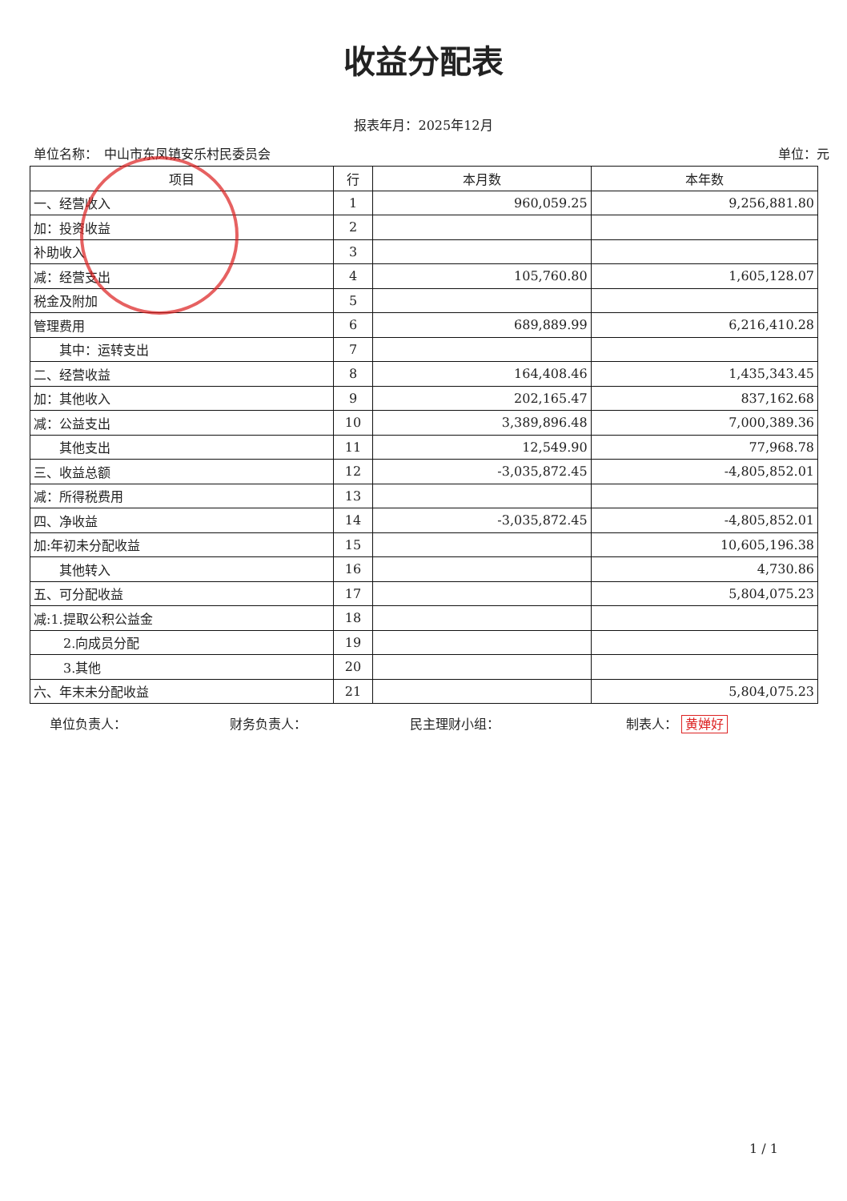收益分配表
报表年月：2025年12月
单位名称：　中山市东凤镇安乐村民委员会 单位：元
| 项目 | 行 | 本月数 | 本年数 |
| --- | --- | --- | --- |
| 一、经营收入 | 1 | 960,059.25 | 9,256,881.80 |
| 加：投资收益 | 2 | | |
| 补助收入 | 3 | | |
| 减：经营支出 | 4 | 105,760.80 | 1,605,128.07 |
| 税金及附加 | 5 | | |
| 管理费用 | 6 | 689,889.99 | 6,216,410.28 |
| 其中：运转支出 | 7 | | |
| 二、经营收益 | 8 | 164,408.46 | 1,435,343.45 |
| 加：其他收入 | 9 | 202,165.47 | 837,162.68 |
| 减：公益支出 | 10 | 3,389,896.48 | 7,000,389.36 |
| 其他支出 | 11 | 12,549.90 | 77,968.78 |
| 三、收益总额 | 12 | -3,035,872.45 | -4,805,852.01 |
| 减：所得税费用 | 13 | | |
| 四、净收益 | 14 | -3,035,872.45 | -4,805,852.01 |
| 加:年初未分配收益 | 15 | | 10,605,196.38 |
| 其他转入 | 16 | | 4,730.86 |
| 五、可分配收益 | 17 | | 5,804,075.23 |
| 减:1.提取公积公益金 | 18 | | |
| 2.向成员分配 | 19 | | |
| 3.其他 | 20 | | |
| 六、年末未分配收益 | 21 | | 5,804,075.23 |
单位负责人： 财务负责人： 民主理财小组： 制表人： 黄婵好
1 / 1